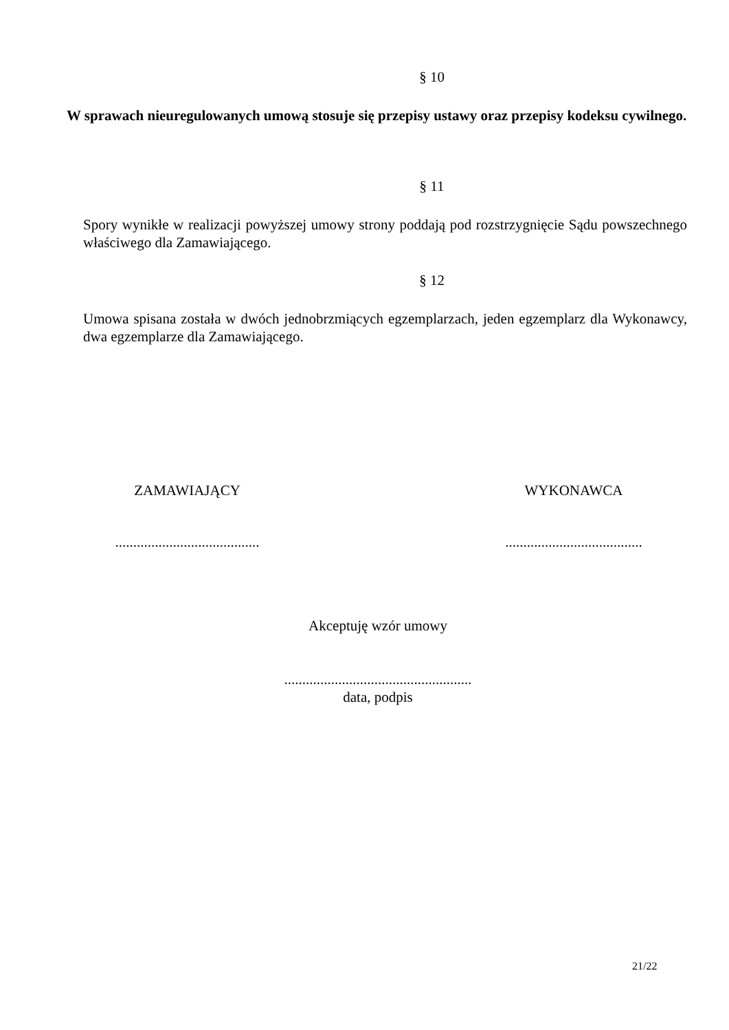§ 10
W sprawach nieuregulowanych umową stosuje się przepisy ustawy oraz przepisy kodeksu cywilnego.
§ 11
Spory wynikłe w realizacji powyższej umowy strony poddają pod rozstrzygnięcie Sądu powszechnego właściwego dla Zamawiającego.
§ 12
Umowa spisana została w dwóch jednobrzmiących egzemplarzach, jeden egzemplarz dla Wykonawcy, dwa egzemplarze dla Zamawiającego.
ZAMAWIAJĄCY
........................................
WYKONAWCA
......................................
Akceptuję wzór umowy
....................................................
data, podpis
21/22